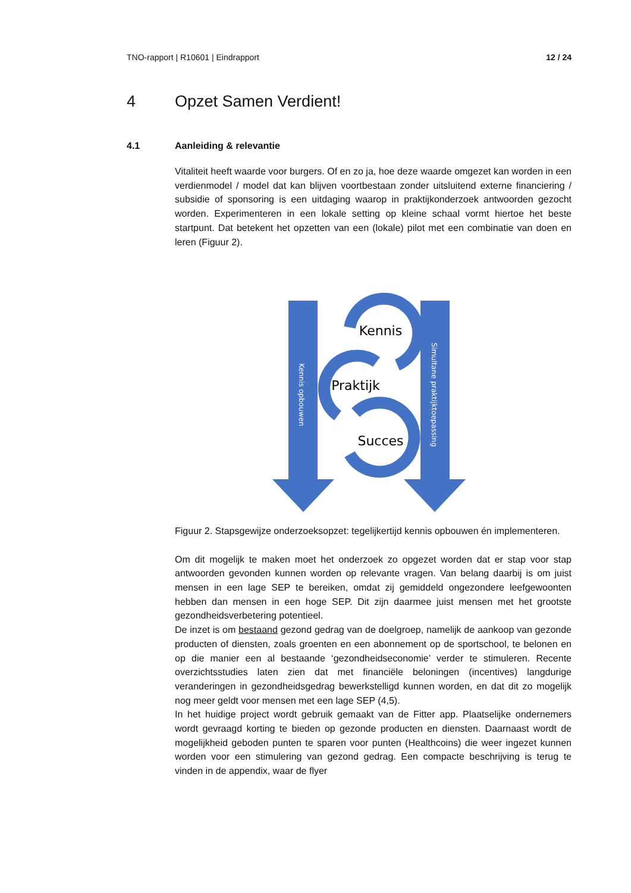TNO-rapport | R10601 | Eindrapport 12 / 24
4 Opzet Samen Verdient!
4.1 Aanleiding & relevantie
Vitaliteit heeft waarde voor burgers. Of en zo ja, hoe deze waarde omgezet kan worden in een verdienmodel / model dat kan blijven voortbestaan zonder uitsluitend externe financiering / subsidie of sponsoring is een uitdaging waarop in praktijkonderzoek antwoorden gezocht worden. Experimenteren in een lokale setting op kleine schaal vormt hiertoe het beste startpunt. Dat betekent het opzetten van een (lokale) pilot met een combinatie van doen en leren (Figuur 2).
Kennis
Praktijk
Succes
Kennis opbouwen
Simultane praktijktoepassing
Figuur 2. Stapsgewijze onderzoeksopzet: tegelijkertijd kennis opbouwen én implementeren.
Om dit mogelijk te maken moet het onderzoek zo opgezet worden dat er stap voor stap antwoorden gevonden kunnen worden op relevante vragen. Van belang daarbij is om juist mensen in een lage SEP te bereiken, omdat zij gemiddeld ongezondere leefgewoonten hebben dan mensen in een hoge SEP. Dit zijn daarmee juist mensen met het grootste gezondheidsverbetering potentieel.
De inzet is om bestaand gezond gedrag van de doelgroep, namelijk de aankoop van gezonde producten of diensten, zoals groenten en een abonnement op de sportschool, te belonen en op die manier een al bestaande ‘gezondheidseconomie’ verder te stimuleren. Recente overzichtsstudies laten zien dat met financiële beloningen (incentives) langdurige veranderingen in gezondheidsgedrag bewerkstelligd kunnen worden, en dat dit zo mogelijk nog meer geldt voor mensen met een lage SEP (4,5).
In het huidige project wordt gebruik gemaakt van de Fitter app. Plaatselijke ondernemers wordt gevraagd korting te bieden op gezonde producten en diensten. Daarnaast wordt de mogelijkheid geboden punten te sparen voor punten (Healthcoins) die weer ingezet kunnen worden voor een stimulering van gezond gedrag. Een compacte beschrijving is terug te vinden in de appendix, waar de flyer